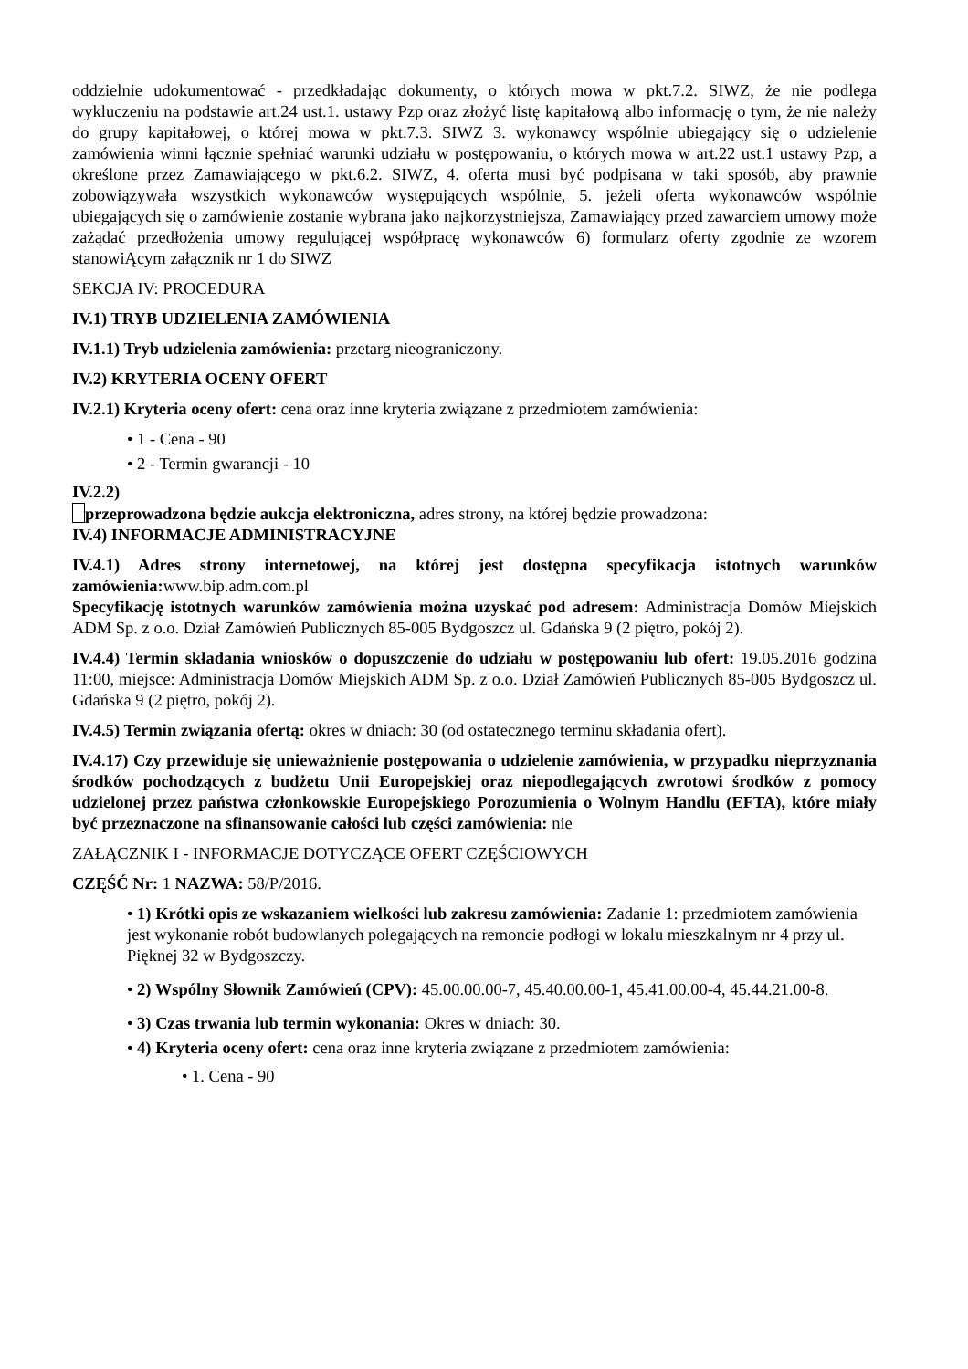oddzielnie udokumentować - przedkładając dokumenty, o których mowa w pkt.7.2. SIWZ, że nie podlega wykluczeniu na podstawie art.24 ust.1. ustawy Pzp oraz złożyć listę kapitałową albo informację o tym, że nie należy do grupy kapitałowej, o której mowa w pkt.7.3. SIWZ 3. wykonawcy wspólnie ubiegający się o udzielenie zamówienia winni łącznie spełniać warunki udziału w postępowaniu, o których mowa w art.22 ust.1 ustawy Pzp, a określone przez Zamawiającego w pkt.6.2. SIWZ, 4. oferta musi być podpisana w taki sposób, aby prawnie zobowiązywała wszystkich wykonawców występujących wspólnie, 5. jeżeli oferta wykonawców wspólnie ubiegających się o zamówienie zostanie wybrana jako najkorzystniejsza, Zamawiający przed zawarciem umowy może zażądać przedłożenia umowy regulującej współpracę wykonawców 6) formularz oferty zgodnie ze wzorem stanowiĄcym załącznik nr 1 do SIWZ
SEKCJA IV: PROCEDURA
IV.1) TRYB UDZIELENIA ZAMÓWIENIA
IV.1.1) Tryb udzielenia zamówienia: przetarg nieograniczony.
IV.2) KRYTERIA OCENY OFERT
IV.2.1) Kryteria oceny ofert: cena oraz inne kryteria związane z przedmiotem zamówienia:
• 1 - Cena - 90
• 2 - Termin gwarancji - 10
IV.2.2)
przeprowadzona będzie aukcja elektroniczna, adres strony, na której będzie prowadzona:
IV.4) INFORMACJE ADMINISTRACYJNE
IV.4.1) Adres strony internetowej, na której jest dostępna specyfikacja istotnych warunków zamówienia: www.bip.adm.com.pl
Specyfikację istotnych warunków zamówienia można uzyskać pod adresem: Administracja Domów Miejskich ADM Sp. z o.o. Dział Zamówień Publicznych 85-005 Bydgoszcz ul. Gdańska 9 (2 piętro, pokój 2).
IV.4.4) Termin składania wniosków o dopuszczenie do udziału w postępowaniu lub ofert: 19.05.2016 godzina 11:00, miejsce: Administracja Domów Miejskich ADM Sp. z o.o. Dział Zamówień Publicznych 85-005 Bydgoszcz ul. Gdańska 9 (2 piętro, pokój 2).
IV.4.5) Termin związania ofertą: okres w dniach: 30 (od ostatecznego terminu składania ofert).
IV.4.17) Czy przewiduje się unieważnienie postępowania o udzielenie zamówienia, w przypadku nieprzyznania środków pochodzących z budżetu Unii Europejskiej oraz niepodlegających zwrotowi środków z pomocy udzielonej przez państwa członkowskie Europejskiego Porozumienia o Wolnym Handlu (EFTA), które miały być przeznaczone na sfinansowanie całości lub części zamówienia: nie
ZAŁĄCZNIK I - INFORMACJE DOTYCZĄCE OFERT CZĘŚCIOWYCH
CZĘŚĆ Nr: 1 NAZWA: 58/P/2016.
• 1) Krótki opis ze wskazaniem wielkości lub zakresu zamówienia: Zadanie 1: przedmiotem zamówienia jest wykonanie robót budowlanych polegających na remoncie podłogi w lokalu mieszkalnym nr 4 przy ul. Pięknej 32 w Bydgoszczy.
• 2) Wspólny Słownik Zamówień (CPV): 45.00.00.00-7, 45.40.00.00-1, 45.41.00.00-4, 45.44.21.00-8.
• 3) Czas trwania lub termin wykonania: Okres w dniach: 30.
• 4) Kryteria oceny ofert: cena oraz inne kryteria związane z przedmiotem zamówienia:
• 1. Cena - 90